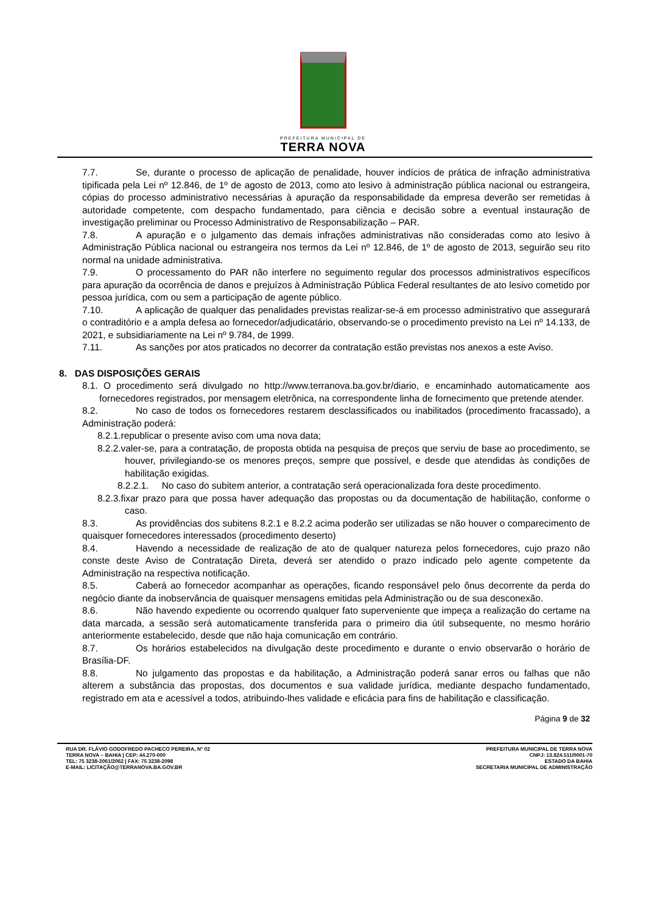PREFEITURA MUNICIPAL DE
TERRA NOVA
7.7. Se, durante o processo de aplicação de penalidade, houver indícios de prática de infração administrativa tipificada pela Lei nº 12.846, de 1º de agosto de 2013, como ato lesivo à administração pública nacional ou estrangeira, cópias do processo administrativo necessárias à apuração da responsabilidade da empresa deverão ser remetidas à autoridade competente, com despacho fundamentado, para ciência e decisão sobre a eventual instauração de investigação preliminar ou Processo Administrativo de Responsabilização – PAR.
7.8. A apuração e o julgamento das demais infrações administrativas não consideradas como ato lesivo à Administração Pública nacional ou estrangeira nos termos da Lei nº 12.846, de 1º de agosto de 2013, seguirão seu rito normal na unidade administrativa.
7.9. O processamento do PAR não interfere no seguimento regular dos processos administrativos específicos para apuração da ocorrência de danos e prejuízos à Administração Pública Federal resultantes de ato lesivo cometido por pessoa jurídica, com ou sem a participação de agente público.
7.10. A aplicação de qualquer das penalidades previstas realizar-se-á em processo administrativo que assegurará o contraditório e a ampla defesa ao fornecedor/adjudicatário, observando-se o procedimento previsto na Lei nº 14.133, de 2021, e subsidiariamente na Lei nº 9.784, de 1999.
7.11. As sanções por atos praticados no decorrer da contratação estão previstas nos anexos a este Aviso.
8. DAS DISPOSIÇÕES GERAIS
8.1. O procedimento será divulgado no http://www.terranova.ba.gov.br/diario, e encaminhado automaticamente aos fornecedores registrados, por mensagem eletrônica, na correspondente linha de fornecimento que pretende atender.
8.2. No caso de todos os fornecedores restarem desclassificados ou inabilitados (procedimento fracassado), a Administração poderá:
8.2.1.republicar o presente aviso com uma nova data;
8.2.2.valer-se, para a contratação, de proposta obtida na pesquisa de preços que serviu de base ao procedimento, se houver, privilegiando-se os menores preços, sempre que possível, e desde que atendidas às condições de habilitação exigidas.
8.2.2.1. No caso do subitem anterior, a contratação será operacionalizada fora deste procedimento.
8.2.3.fixar prazo para que possa haver adequação das propostas ou da documentação de habilitação, conforme o caso.
8.3. As providências dos subitens 8.2.1 e 8.2.2 acima poderão ser utilizadas se não houver o comparecimento de quaisquer fornecedores interessados (procedimento deserto)
8.4. Havendo a necessidade de realização de ato de qualquer natureza pelos fornecedores, cujo prazo não conste deste Aviso de Contratação Direta, deverá ser atendido o prazo indicado pelo agente competente da Administração na respectiva notificação.
8.5. Caberá ao fornecedor acompanhar as operações, ficando responsável pelo ônus decorrente da perda do negócio diante da inobservância de quaisquer mensagens emitidas pela Administração ou de sua desconexão.
8.6. Não havendo expediente ou ocorrendo qualquer fato superveniente que impeça a realização do certame na data marcada, a sessão será automaticamente transferida para o primeiro dia útil subsequente, no mesmo horário anteriormente estabelecido, desde que não haja comunicação em contrário.
8.7. Os horários estabelecidos na divulgação deste procedimento e durante o envio observarão o horário de Brasília-DF.
8.8. No julgamento das propostas e da habilitação, a Administração poderá sanar erros ou falhas que não alterem a substância das propostas, dos documentos e sua validade jurídica, mediante despacho fundamentado, registrado em ata e acessível a todos, atribuindo-lhes validade e eficácia para fins de habilitação e classificação.
Página 9 de 32
RUA DR. FLÁVIO GODOFREDO PACHECO PEREIRA, Nº 02
TERRA NOVA – BAHIA | CEP: 44.270-000
TEL: 75 3238-2061/2062 | FAX: 75 3238-2098
E-MAIL: LICITAÇÃO@TERRANOVA.BA.GOV.BR
PREFEITURA MUNICIPAL DE TERRA NOVA
CNPJ: 13.824.511/0001-70
ESTADO DA BAHIA
SECRETARIA MUNICIPAL DE ADMINISTRAÇÃO